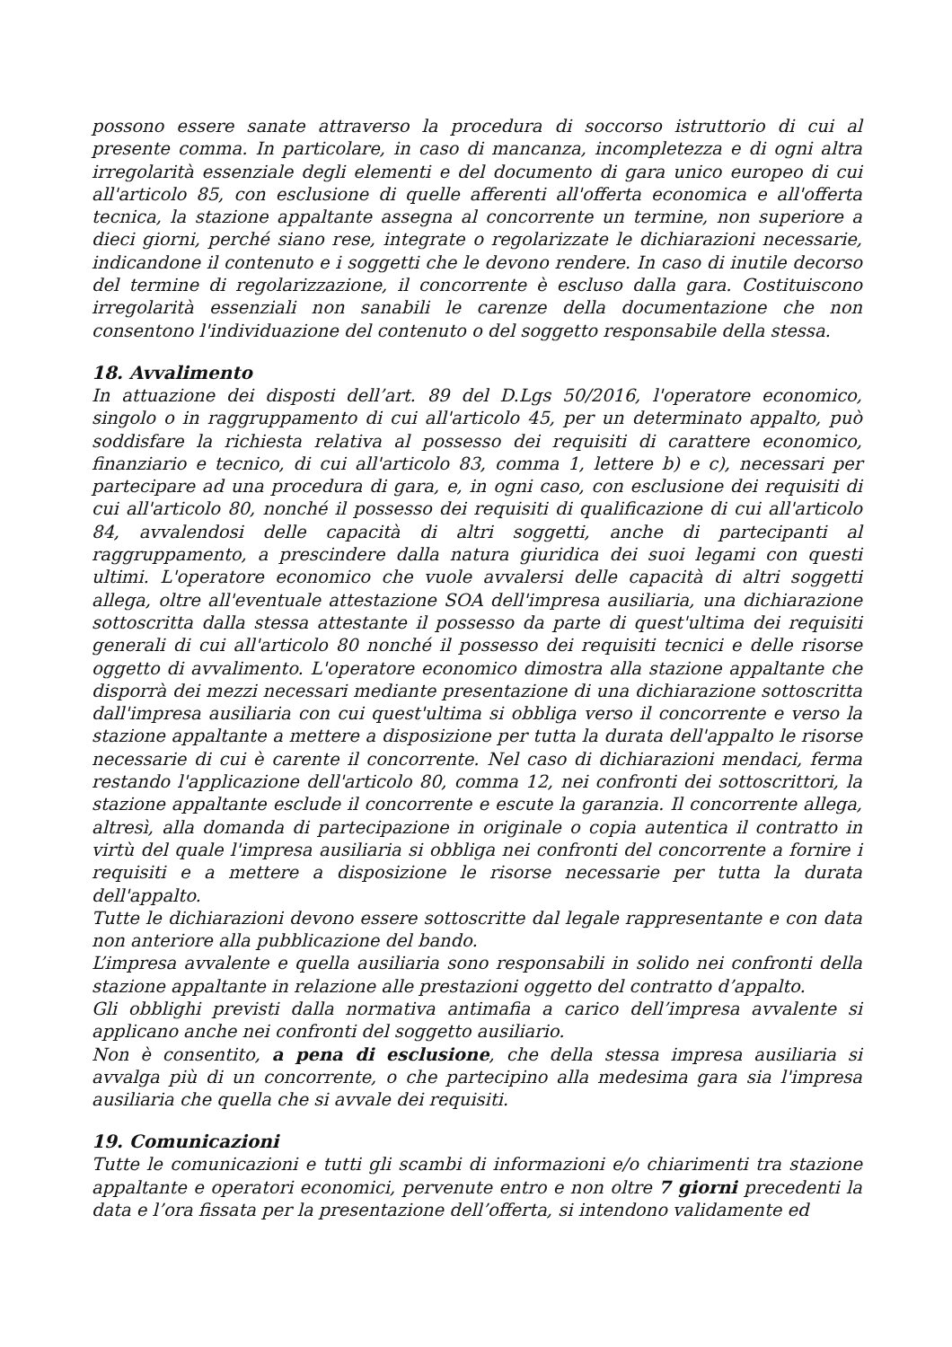possono essere sanate attraverso la procedura di soccorso istruttorio di cui al presente comma. In particolare, in caso di mancanza, incompletezza e di ogni altra irregolarità essenziale degli elementi e del documento di gara unico europeo di cui all'articolo 85, con esclusione di quelle afferenti all'offerta economica e all'offerta tecnica, la stazione appaltante assegna al concorrente un termine, non superiore a dieci giorni, perché siano rese, integrate o regolarizzate le dichiarazioni necessarie, indicandone il contenuto e i soggetti che le devono rendere. In caso di inutile decorso del termine di regolarizzazione, il concorrente è escluso dalla gara. Costituiscono irregolarità essenziali non sanabili le carenze della documentazione che non consentono l'individuazione del contenuto o del soggetto responsabile della stessa.
18. Avvalimento
In attuazione dei disposti dell’art. 89 del D.Lgs 50/2016, l'operatore economico, singolo o in raggruppamento di cui all'articolo 45, per un determinato appalto, può soddisfare la richiesta relativa al possesso dei requisiti di carattere economico, finanziario e tecnico, di cui all'articolo 83, comma 1, lettere b) e c), necessari per partecipare ad una procedura di gara, e, in ogni caso, con esclusione dei requisiti di cui all'articolo 80, nonché il possesso dei requisiti di qualificazione di cui all'articolo 84, avvalendosi delle capacità di altri soggetti, anche di partecipanti al raggruppamento, a prescindere dalla natura giuridica dei suoi legami con questi ultimi. L'operatore economico che vuole avvalersi delle capacità di altri soggetti allega, oltre all'eventuale attestazione SOA dell'impresa ausiliaria, una dichiarazione sottoscritta dalla stessa attestante il possesso da parte di quest'ultima dei requisiti generali di cui all'articolo 80 nonché il possesso dei requisiti tecnici e delle risorse oggetto di avvalimento. L'operatore economico dimostra alla stazione appaltante che disporrà dei mezzi necessari mediante presentazione di una dichiarazione sottoscritta dall'impresa ausiliaria con cui quest'ultima si obbliga verso il concorrente e verso la stazione appaltante a mettere a disposizione per tutta la durata dell'appalto le risorse necessarie di cui è carente il concorrente. Nel caso di dichiarazioni mendaci, ferma restando l'applicazione dell'articolo 80, comma 12, nei confronti dei sottoscrittori, la stazione appaltante esclude il concorrente e escute la garanzia. Il concorrente allega, altresì, alla domanda di partecipazione in originale o copia autentica il contratto in virtù del quale l'impresa ausiliaria si obbliga nei confronti del concorrente a fornire i requisiti e a mettere a disposizione le risorse necessarie per tutta la durata dell'appalto.
Tutte le dichiarazioni devono essere sottoscritte dal legale rappresentante e con data non anteriore alla pubblicazione del bando.
L’impresa avvalente e quella ausiliaria sono responsabili in solido nei confronti della stazione appaltante in relazione alle prestazioni oggetto del contratto d’appalto.
Gli obblighi previsti dalla normativa antimafia a carico dell’impresa avvalente si applicano anche nei confronti del soggetto ausiliario.
Non è consentito, a pena di esclusione, che della stessa impresa ausiliaria si avvalga più di un concorrente, o che partecipino alla medesima gara sia l'impresa ausiliaria che quella che si avvale dei requisiti.
19. Comunicazioni
Tutte le comunicazioni e tutti gli scambi di informazioni e/o chiarimenti tra stazione appaltante e operatori economici, pervenute entro e non oltre 7 giorni precedenti la data e l’ora fissata per la presentazione dell’offerta, si intendono validamente ed